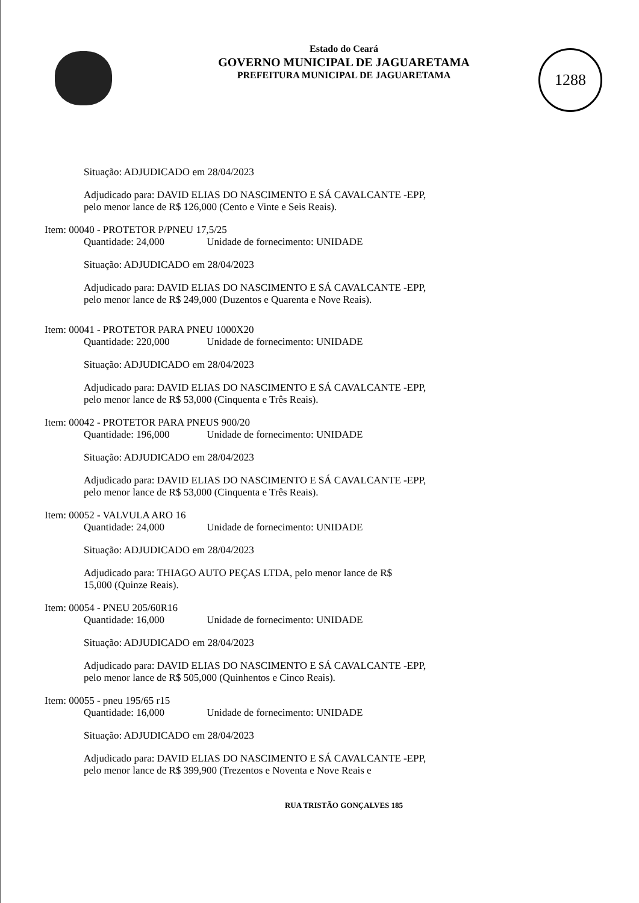1288
Estado do Ceará
GOVERNO MUNICIPAL DE JAGUARETAMA
PREFEITURA MUNICIPAL DE JAGUARETAMA
Situação: ADJUDICADO em 28/04/2023
Adjudicado para: DAVID ELIAS DO NASCIMENTO E SÁ CAVALCANTE -EPP,
pelo menor lance de R$ 126,000 (Cento e Vinte e Seis Reais).
Item: 00040 - PROTETOR P/PNEU 17,5/25
Quantidade: 24,000 Unidade de fornecimento: UNIDADE
Situação: ADJUDICADO em 28/04/2023
Adjudicado para: DAVID ELIAS DO NASCIMENTO E SÁ CAVALCANTE -EPP,
pelo menor lance de R$ 249,000 (Duzentos e Quarenta e Nove Reais).
Item: 00041 - PROTETOR PARA PNEU 1000X20
Quantidade: 220,000 Unidade de fornecimento: UNIDADE
Situação: ADJUDICADO em 28/04/2023
Adjudicado para: DAVID ELIAS DO NASCIMENTO E SÁ CAVALCANTE -EPP,
pelo menor lance de R$ 53,000 (Cinquenta e Três Reais).
Item: 00042 - PROTETOR PARA PNEUS 900/20
Quantidade: 196,000 Unidade de fornecimento: UNIDADE
Situação: ADJUDICADO em 28/04/2023
Adjudicado para: DAVID ELIAS DO NASCIMENTO E SÁ CAVALCANTE -EPP,
pelo menor lance de R$ 53,000 (Cinquenta e Três Reais).
Item: 00052 - VALVULA ARO 16
Quantidade: 24,000 Unidade de fornecimento: UNIDADE
Situação: ADJUDICADO em 28/04/2023
Adjudicado para: THIAGO AUTO PEÇAS LTDA, pelo menor lance de R$
15,000 (Quinze Reais).
Item: 00054 - PNEU 205/60R16
Quantidade: 16,000 Unidade de fornecimento: UNIDADE
Situação: ADJUDICADO em 28/04/2023
Adjudicado para: DAVID ELIAS DO NASCIMENTO E SÁ CAVALCANTE -EPP,
pelo menor lance de R$ 505,000 (Quinhentos e Cinco Reais).
Item: 00055 - pneu 195/65 r15
Quantidade: 16,000 Unidade de fornecimento: UNIDADE
Situação: ADJUDICADO em 28/04/2023
Adjudicado para: DAVID ELIAS DO NASCIMENTO E SÁ CAVALCANTE -EPP,
pelo menor lance de R$ 399,900 (Trezentos e Noventa e Nove Reais e
RUA TRISTÃO GONÇALVES 185